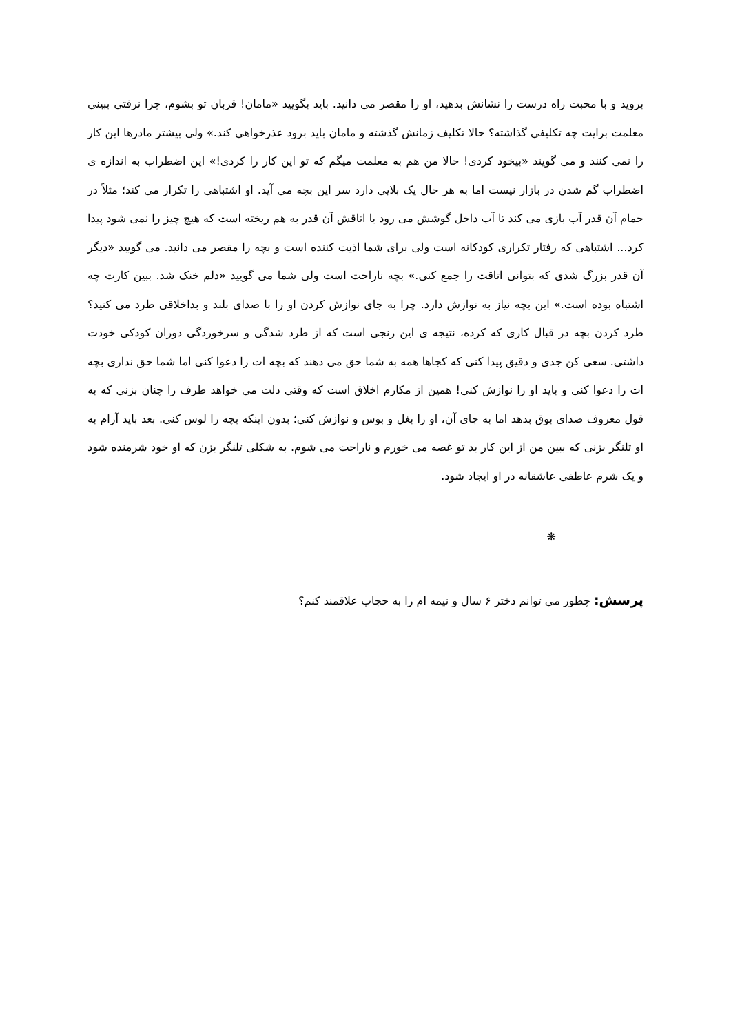بروید و با محبت راه درست را نشانش بدهید، او را مقصر می دانید. باید بگویید «مامان! قربان تو بشوم، چرا نرفتی ببینی معلمت برایت چه تکلیفی گذاشته؟ حالا تکلیف زمانش گذشته و مامان باید برود عذرخواهی کند.» ولی بیشتر مادرها این کار را نمی کنند و می گویند «بیخود کردی! حالا من هم به معلمت میگم که تو این کار را کردی!» این اضطراب به اندازه ی اضطراب گم شدن در بازار نیست اما به هر حال یک بلایی دارد سر این بچه می آید. او اشتباهی را تکرار می کند؛ مثلاً در حمام آن قدر آب بازی می کند تا آب داخل گوشش می رود یا اتاقش آن قدر به هم ریخته است که هیچ چیز را نمی شود پیدا کرد... اشتباهی که رفتار تکراری کودکانه است ولی برای شما اذیت کننده است و بچه را مقصر می دانید. می گویید «دیگر آن قدر بزرگ شدی که بتوانی اتاقت را جمع کنی.» بچه ناراحت است ولی شما می گویید «دلم خنک شد. ببین کارت چه اشتباه بوده است.» این بچه نیاز به نوازش دارد. چرا به جای نوازش کردن او را با صدای بلند و بداخلاقی طرد می کنید؟ طرد کردن بچه در قبال کاری که کرده، نتیجه ی این رنجی است که از طرد شدگی و سرخوردگی دوران کودکی خودت داشتی. سعی کن جدی و دقیق پیدا کنی که کجاها همه به شما حق می دهند که بچه ات را دعوا کنی اما شما حق نداری بچه ات را دعوا کنی و باید او را نوازش کنی! همین از مکارم اخلاق است که وقتی دلت می خواهد طرف را چنان بزنی که به قول معروف صدای بوق بدهد اما به جای آن، او را بغل و بوس و نوازش کنی؛ بدون اینکه بچه را لوس کنی. بعد باید آرام به او تلنگر بزنی که ببین من از این کار بد تو غصه می خورم و ناراحت می شوم. به شکلی تلنگر بزن که او خود شرمنده شود و یک شرم عاطفی عاشقانه در او ایجاد شود.
❋
پرسش: چطور می توانم دختر ۶ سال و نیمه ام را به حجاب علاقمند کنم؟